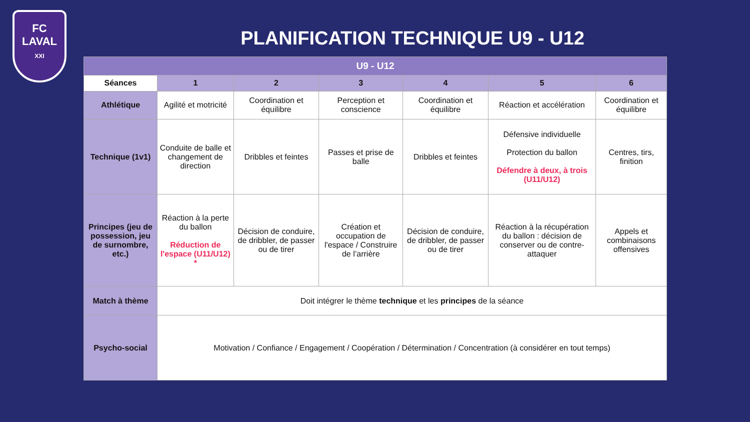FC
LAVAL
XXI
PLANIFICATION TECHNIQUE U9 - U12
| U9 - U12 | | | | | | |
| --- | --- | --- | --- | --- | --- | --- |
| Séances | 1 | 2 | 3 | 4 | 5 | 6 |
| Athlétique | Agilité et motricité | Coordination et équilibre | Perception et conscience | Coordination et équilibre | Réaction et accélération | Coordination et équilibre |
| Technique (1v1) | Conduite de balle et changement de direction | Dribbles et feintes | Passes et prise de balle | Dribbles et feintes | Défensive individuelle Protection du ballon Défendre à deux, à trois (U11/U12) | Centres, tirs, finition |
| Principes (jeu de possession, jeu de surnombre, etc.) | Réaction à la perte du ballon Réduction de l'espace (U11/U12) * | Décision de conduire, de dribbler, de passer ou de tirer | Création et occupation de l'espace / Construire de l’arrière | Décision de conduire, de dribbler, de passer ou de tirer | Réaction à la récupération du ballon : décision de conserver ou de contre-attaquer | Appels et combinaisons offensives |
| Match à thème | Doit intégrer le thème technique et les principes de la séance | | | | | |
| Psycho-social | Motivation / Confiance / Engagement / Coopération / Détermination / Concentration (à considérer en tout temps) | | | | | |